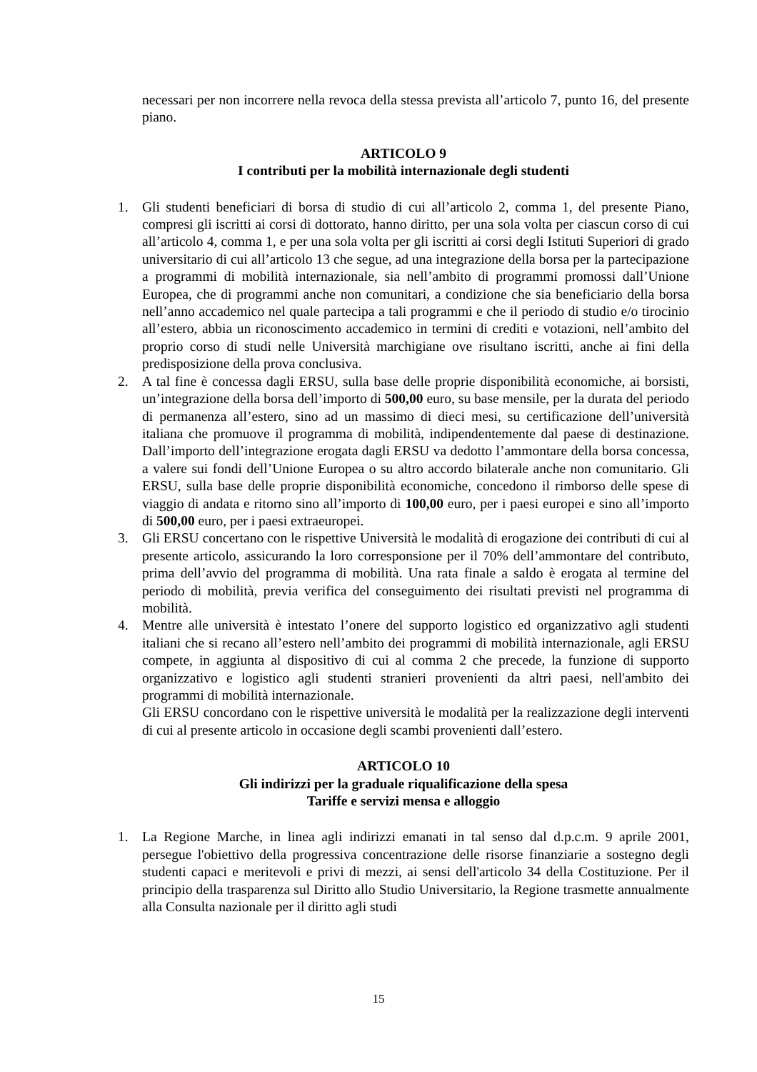necessari per non incorrere nella revoca della stessa prevista all’articolo 7, punto 16, del presente piano.
ARTICOLO 9
I contributi per la mobilità internazionale degli studenti
1. Gli studenti beneficiari di borsa di studio di cui all’articolo 2, comma 1, del presente Piano, compresi gli iscritti ai corsi di dottorato, hanno diritto, per una sola volta per ciascun corso di cui all’articolo 4, comma 1, e per una sola volta per gli iscritti ai corsi degli Istituti Superiori di grado universitario di cui all’articolo 13 che segue, ad una integrazione della borsa per la partecipazione a programmi di mobilità internazionale, sia nell’ambito di programmi promossi dall’Unione Europea, che di programmi anche non comunitari, a condizione che sia beneficiario della borsa nell’anno accademico nel quale partecipa a tali programmi e che il periodo di studio e/o tirocinio all’estero, abbia un riconoscimento accademico in termini di crediti e votazioni, nell’ambito del proprio corso di studi nelle Università marchigiane ove risultano iscritti, anche ai fini della predisposizione della prova conclusiva.
2. A tal fine è concessa dagli ERSU, sulla base delle proprie disponibilità economiche, ai borsisti, un’integrazione della borsa dell’importo di 500,00 euro, su base mensile, per la durata del periodo di permanenza all’estero, sino ad un massimo di dieci mesi, su certificazione dell’università italiana che promuove il programma di mobilità, indipendentemente dal paese di destinazione. Dall’importo dell’integrazione erogata dagli ERSU va dedotto l’ammontare della borsa concessa, a valere sui fondi dell’Unione Europea o su altro accordo bilaterale anche non comunitario. Gli ERSU, sulla base delle proprie disponibilità economiche, concedono il rimborso delle spese di viaggio di andata e ritorno sino all’importo di 100,00 euro, per i paesi europei e sino all’importo di 500,00 euro, per i paesi extraeuropei.
3. Gli ERSU concertano con le rispettive Università le modalità di erogazione dei contributi di cui al presente articolo, assicurando la loro corresponsione per il 70% dell’ammontare del contributo, prima dell’avvio del programma di mobilità. Una rata finale a saldo è erogata al termine del periodo di mobilità, previa verifica del conseguimento dei risultati previsti nel programma di mobilità.
4. Mentre alle università è intestato l’onere del supporto logistico ed organizzativo agli studenti italiani che si recano all’estero nell’ambito dei programmi di mobilità internazionale, agli ERSU compete, in aggiunta al dispositivo di cui al comma 2 che precede, la funzione di supporto organizzativo e logistico agli studenti stranieri provenienti da altri paesi, nell'ambito dei programmi di mobilità internazionale.
Gli ERSU concordano con le rispettive università le modalità per la realizzazione degli interventi di cui al presente articolo in occasione degli scambi provenienti dall’estero.
ARTICOLO 10
Gli indirizzi per la graduale riqualificazione della spesa
Tariffe e servizi mensa e alloggio
1. La Regione Marche, in linea agli indirizzi emanati in tal senso dal d.p.c.m. 9 aprile 2001, persegue l'obiettivo della progressiva concentrazione delle risorse finanziarie a sostegno degli studenti capaci e meritevoli e privi di mezzi, ai sensi dell'articolo 34 della Costituzione. Per il principio della trasparenza sul Diritto allo Studio Universitario, la Regione trasmette annualmente alla Consulta nazionale per il diritto agli studi
15